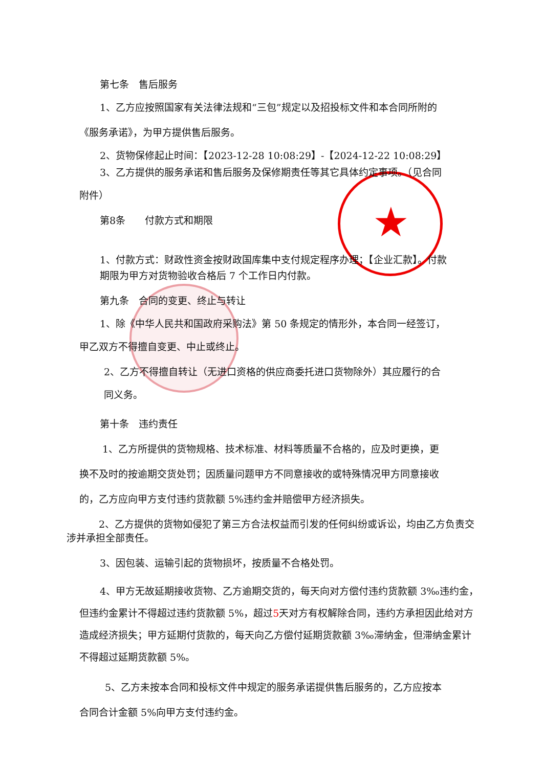★
第七条　售后服务
1、乙方应按照国家有关法律法规和“三包”规定以及招投标文件和本合同所附的
《服务承诺》，为甲方提供售后服务。
2、货物保修起止时间：【2023-12-28 10:08:29】-【2024-12-22 10:08:29】
3、乙方提供的服务承诺和售后服务及保修期责任等其它具体约定事项。（见合同
附件）
第8条　　付款方式和期限
1、付款方式：财政性资金按财政国库集中支付规定程序办理；【企业汇款】。付款期限为甲方对货物验收合格后 7 个工作日内付款。
第九条　合同的变更、终止与转让
1、除《中华人民共和国政府采购法》第 50 条规定的情形外，本合同一经签订，
甲乙双方不得擅自变更、中止或终止。
2、乙方不得擅自转让（无进口资格的供应商委托进口货物除外）其应履行的合
同义务。
第十条　违约责任
1、乙方所提供的货物规格、技术标准、材料等质量不合格的，应及时更换，更
换不及时的按逾期交货处罚；因质量问题甲方不同意接收的或特殊情况甲方同意接收
的，乙方应向甲方支付违约货款额 5%违约金并赔偿甲方经济损失。
2、乙方提供的货物如侵犯了第三方合法权益而引发的任何纠纷或诉讼，均由乙方负责交涉并承担全部责任。
3、因包装、运输引起的货物损坏，按质量不合格处罚。
4、甲方无故延期接收货物、乙方逾期交货的，每天向对方偿付违约货款额 3‰违约金，但违约金累计不得超过违约货款额 5%，超过5天对方有权解除合同，违约方承担因此给对方造成经济损失；甲方延期付货款的，每天向乙方偿付延期货款额 3‰滞纳金，但滞纳金累计不得超过延期货款额 5%。
5、乙方未按本合同和投标文件中规定的服务承诺提供售后服务的，乙方应按本
合同合计金额 5%向甲方支付违约金。